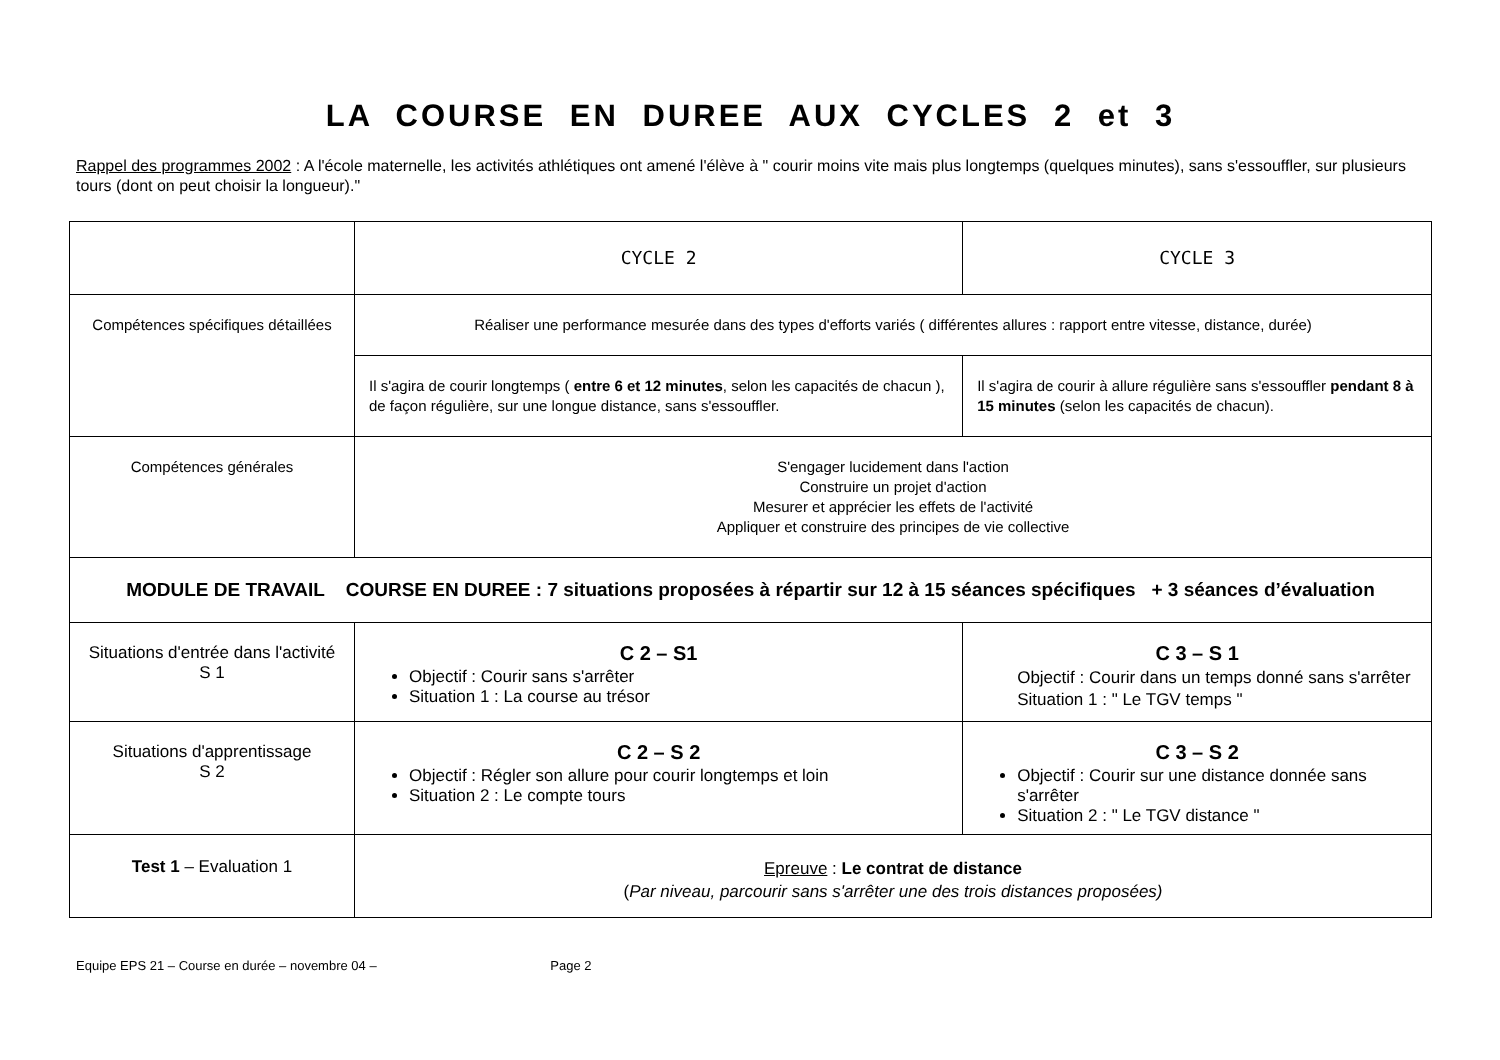LA COURSE EN DUREE AUX CYCLES 2 et 3
Rappel des programmes 2002 : A l'école maternelle, les activités athlétiques ont amené l'élève à " courir moins vite mais plus longtemps (quelques minutes), sans s'essouffler, sur plusieurs tours (dont on peut choisir la longueur)."
| | CYCLE 2 | CYCLE 3 |
| Compétences spécifiques détaillées | Réaliser une performance mesurée dans des types d'efforts variés ( différentes allures : rapport entre vitesse, distance, durée) | |
| | Il s'agira de courir longtemps ( entre 6 et 12 minutes , selon les capacités de chacun ), de façon régulière, sur une longue distance, sans s'essouffler. | Il s'agira de courir à allure régulière sans s'essouffler pendant 8 à 15 minutes (selon les capacités de chacun). |
| Compétences générales | S'engager lucidement dans l'action Construire un projet d'action Mesurer et apprécier les effets de l'activité Appliquer et construire des principes de vie collective | |
| MODULE DE TRAVAIL COURSE EN DUREE : 7 situations proposées à répartir sur 12 à 15 séances spécifiques + 3 séances d’évaluation | | |
| Situations d'entrée dans l'activité S 1 | C 2 – S1 Objectif : Courir sans s'arrêter Situation 1 : La course au trésor | C 3 – S 1 Objectif : Courir dans un temps donné sans s'arrêter Situation 1 : " Le TGV temps " |
| Situations d'apprentissage S 2 | C 2 – S 2 Objectif : Régler son allure pour courir longtemps et loin Situation 2 : Le compte tours | C 3 – S 2 Objectif : Courir sur une distance donnée sans s'arrêter Situation 2 : " Le TGV distance " |
| Test 1 – Evaluation 1 | Epreuve : Le contrat de distance ( Par niveau, parcourir sans s'arrêter une des trois distances proposées) | |
Equipe EPS 21 – Course en durée – novembre 04 – Page 2